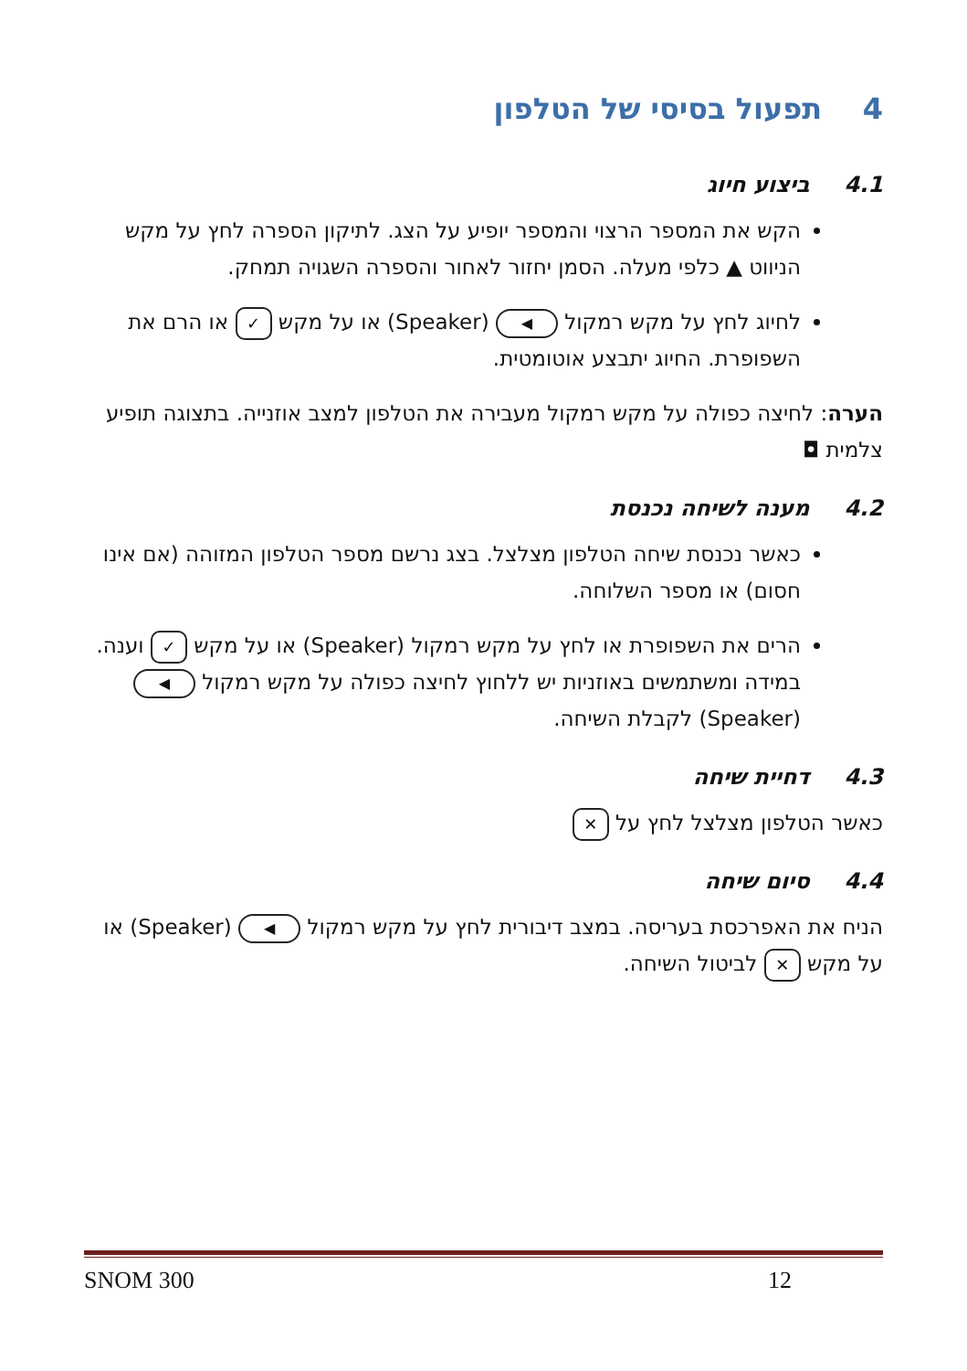4 תפעול בסיסי של הטלפון
4.1ביצוע חיוג
הקש את המספר הרצוי והמספר יופיע על הצג. לתיקון הספרה לחץ על מקש הניווט ▲ כלפי מעלה. הסמן יחזור לאחור והספרה השגויה תמחק.
לחיוג לחץ על מקש רמקול ◀ (Speaker) או על מקש ✓ או הרם את השפופרת. החיוג יתבצע אוטומטית.
הערה: לחיצה כפולה על מקש רמקול מעבירה את הטלפון למצב אוזנייה. בתצוגה תופיע צלמית ◘
4.2מענה לשיחה נכנסת
כאשר נכנסת שיחה הטלפון מצלצל. בצג נרשם מספר הטלפון המזוהה (אם אינו חסום) או מספר השלוחה.
הרים את השפופרת או לחץ על מקש רמקול (Speaker) או על מקש ✓ וענה. במידה ומשתמשים באוזניות יש ללחוץ לחיצה כפולה על מקש רמקול ◀ (Speaker) לקבלת השיחה.
4.3דחיית שיחה
כאשר הטלפון מצלצל לחץ על ✕
4.4סיום שיחה
הניח את האפרכסת בעריסה. במצב דיבורית לחץ על מקש רמקול ◀ (Speaker) או על מקש ✕ לביטול השיחה.
SNOM 300 12